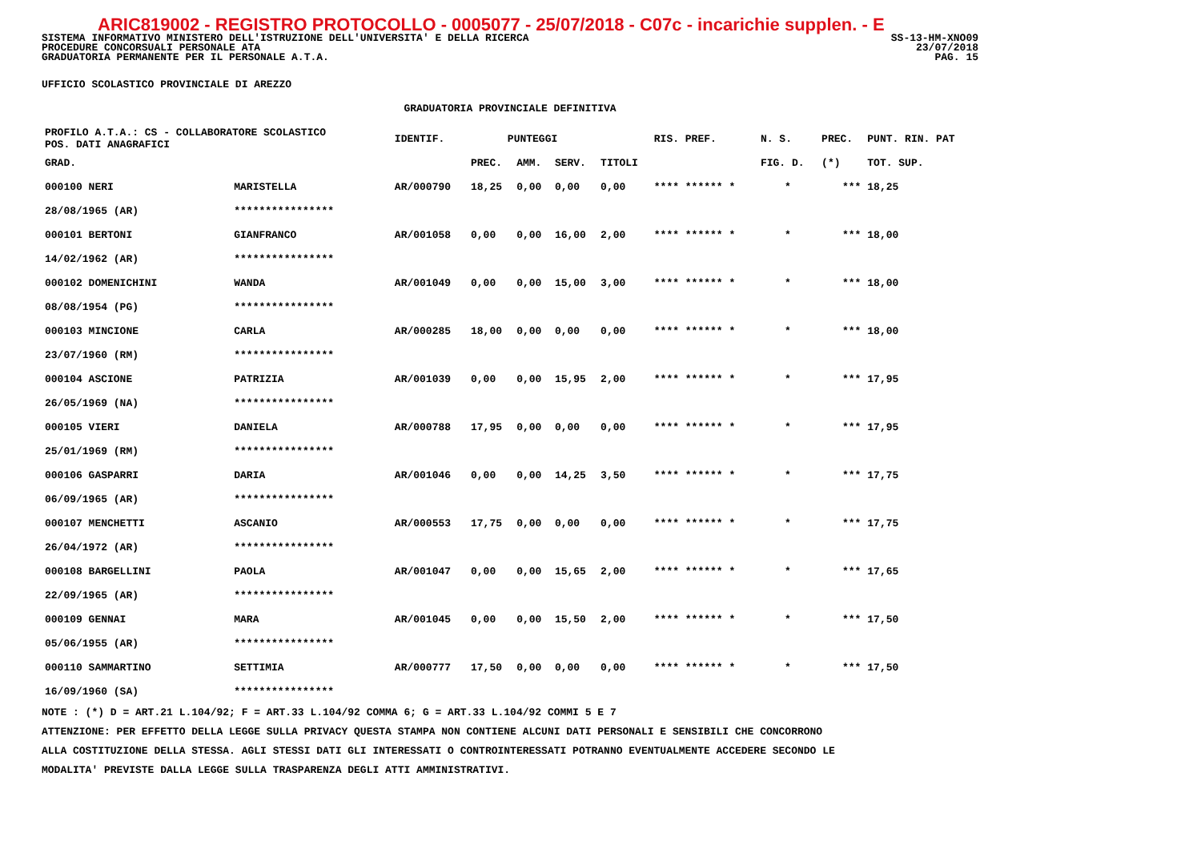ARIC819002 - REGISTRO PROTOCOLLO - 0005077 - 25/07/2018 - C07c - incarichie supplen. - E
SS-13-HM-XNO09
23/07/2018
PAG. 15
SISTEMA INFORMATIVO MINISTERO DELL'ISTRUZIONE DELL'UNIVERSITA' E DELLA RICERCA
PROCEDURE CONCORSUALI PERSONALE ATA
GRADUATORIA PERMANENTE PER IL PERSONALE A.T.A.
UFFICIO SCOLASTICO PROVINCIALE DI AREZZO
GRADUATORIA PROVINCIALE DEFINITIVA
| PROFILO A.T.A.: CS - COLLABORATORE SCOLASTICO POS. DATI ANAGRAFICI | | | IDENTIF. | PUNTEGGI | | | | RIS. PREF. | N. S. | PREC. | PUNT. RIN. PAT |
| --- | --- | --- | --- | --- | --- | --- | --- | --- | --- | --- | --- |
| GRAD. | | | | PREC. | AMM. | SERV. | TITOLI | | FIG. D. | (*) | TOT. SUP. |
| 000100 NERI | | MARISTELLA | AR/000790 | 18,25 | 0,00 | 0,00 | 0,00 | **** ****** * | * | *** | 18,25 |
| 28/08/1965 (AR) | | **************** | | | | | | | | | |
| 000101 BERTONI | | GIANFRANCO | AR/001058 | 0,00 | 0,00 | 16,00 | 2,00 | **** ****** * | * | *** | 18,00 |
| 14/02/1962 (AR) | | **************** | | | | | | | | | |
| 000102 DOMENICHINI | | WANDA | AR/001049 | 0,00 | 0,00 | 15,00 | 3,00 | **** ****** * | * | *** | 18,00 |
| 08/08/1954 (PG) | | **************** | | | | | | | | | |
| 000103 MINCIONE | | CARLA | AR/000285 | 18,00 | 0,00 | 0,00 | 0,00 | **** ****** * | * | *** | 18,00 |
| 23/07/1960 (RM) | | **************** | | | | | | | | | |
| 000104 ASCIONE | | PATRIZIA | AR/001039 | 0,00 | 0,00 | 15,95 | 2,00 | **** ****** * | * | *** | 17,95 |
| 26/05/1969 (NA) | | **************** | | | | | | | | | |
| 000105 VIERI | | DANIELA | AR/000788 | 17,95 | 0,00 | 0,00 | 0,00 | **** ****** * | * | *** | 17,95 |
| 25/01/1969 (RM) | | **************** | | | | | | | | | |
| 000106 GASPARRI | | DARIA | AR/001046 | 0,00 | 0,00 | 14,25 | 3,50 | **** ****** * | * | *** | 17,75 |
| 06/09/1965 (AR) | | **************** | | | | | | | | | |
| 000107 MENCHETTI | | ASCANIO | AR/000553 | 17,75 | 0,00 | 0,00 | 0,00 | **** ****** * | * | *** | 17,75 |
| 26/04/1972 (AR) | | **************** | | | | | | | | | |
| 000108 BARGELLINI | | PAOLA | AR/001047 | 0,00 | 0,00 | 15,65 | 2,00 | **** ****** * | * | *** | 17,65 |
| 22/09/1965 (AR) | | **************** | | | | | | | | | |
| 000109 GENNAI | | MARA | AR/001045 | 0,00 | 0,00 | 15,50 | 2,00 | **** ****** * | * | *** | 17,50 |
| 05/06/1955 (AR) | | **************** | | | | | | | | | |
| 000110 SAMMARTINO | | SETTIMIA | AR/000777 | 17,50 | 0,00 | 0,00 | 0,00 | **** ****** * | * | *** | 17,50 |
| 16/09/1960 (SA) | | **************** | | | | | | | | | |
NOTE : (*) D = ART.21 L.104/92; F = ART.33 L.104/92 COMMA 6; G = ART.33 L.104/92 COMMI 5 E 7
ATTENZIONE: PER EFFETTO DELLA LEGGE SULLA PRIVACY QUESTA STAMPA NON CONTIENE ALCUNI DATI PERSONALI E SENSIBILI CHE CONCORRONO
ALLA COSTITUZIONE DELLA STESSA. AGLI STESSI DATI GLI INTERESSATI O CONTROINTERESSATI POTRANNO EVENTUALMENTE ACCEDERE SECONDO LE
MODALITA' PREVISTE DALLA LEGGE SULLA TRASPARENZA DEGLI ATTI AMMINISTRATIVI.